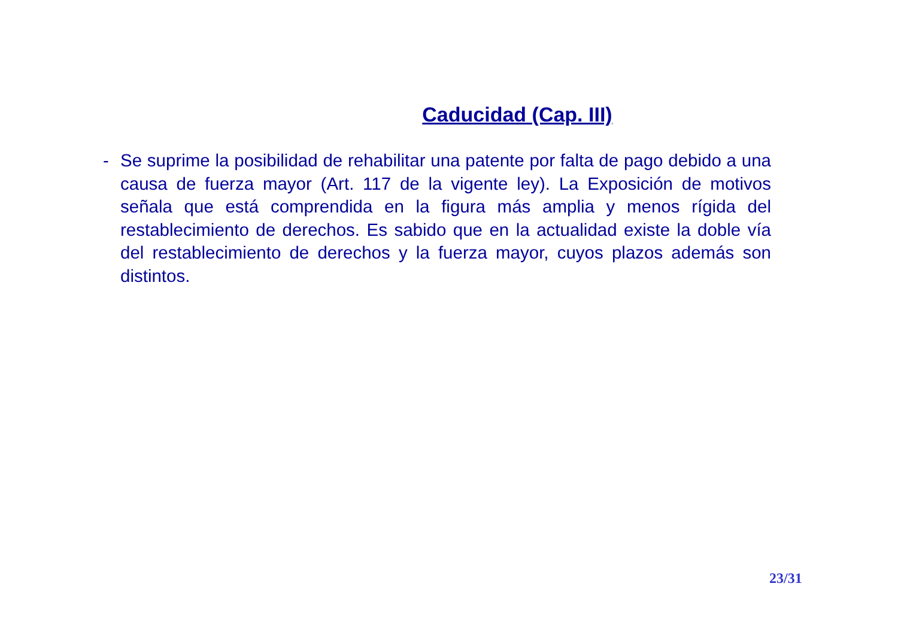Caducidad (Cap. III)
- Se suprime la posibilidad de rehabilitar una patente por falta de pago debido a una causa de fuerza mayor (Art. 117 de la vigente ley). La Exposición de motivos señala que está comprendida en la figura más amplia y menos rígida del restablecimiento de derechos. Es sabido que en la actualidad existe la doble vía del restablecimiento de derechos y la fuerza mayor, cuyos plazos además son distintos.
23/31